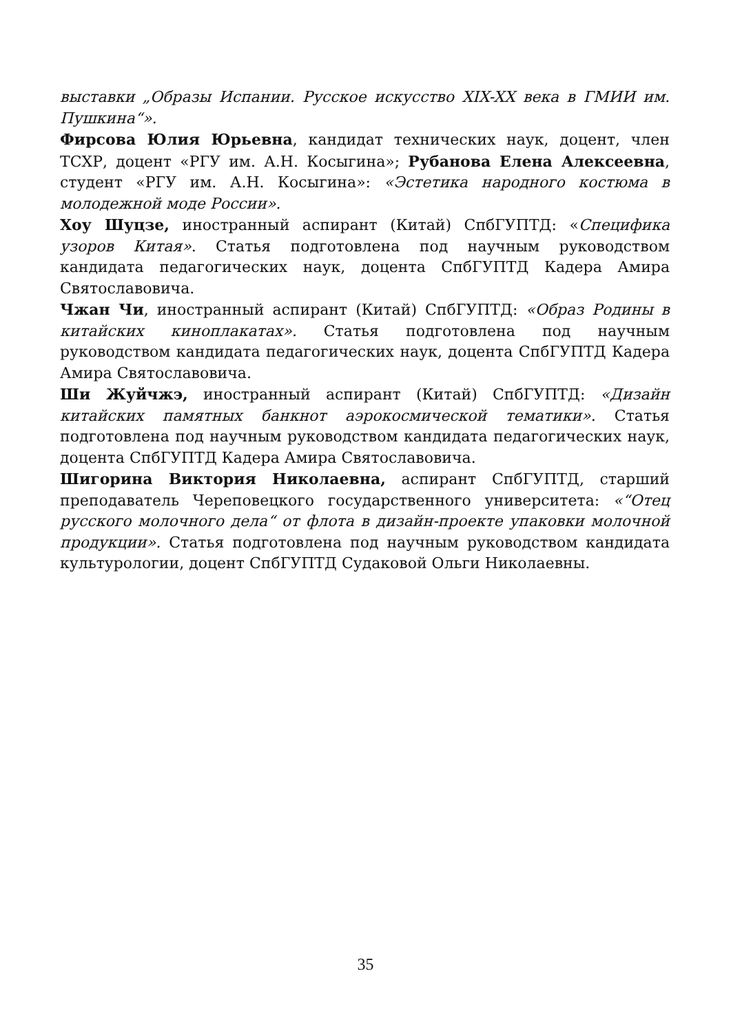выставки „Образы Испании. Русское искусство XIX-XX века в ГМИИ им. Пушкина“».
Фирсова Юлия Юрьевна, кандидат технических наук, доцент, член ТСХР, доцент «РГУ им. А.Н. Косыгина»; Рубанова Елена Алексеевна, студент «РГУ им. А.Н. Косыгина»: «Эстетика народного костюма в молодежной моде России».
Хоу Шуцзе, иностранный аспирант (Китай) СпбГУПТД: «Специфика узоров Китая». Статья подготовлена под научным руководством кандидата педагогических наук, доцента СпбГУПТД Кадера Амира Святославовича.
Чжан Чи, иностранный аспирант (Китай) СпбГУПТД: «Образ Родины в китайских киноплакатах». Статья подготовлена под научным руководством кандидата педагогических наук, доцента СпбГУПТД Кадера Амира Святославовича.
Ши Жуйчжэ, иностранный аспирант (Китай) СпбГУПТД: «Дизайн китайских памятных банкнот аэрокосмической тематики». Статья подготовлена под научным руководством кандидата педагогических наук, доцента СпбГУПТД Кадера Амира Святославовича.
Шигорина Виктория Николаевна, аспирант СпбГУПТД, старший преподаватель Череповецкого государственного университета: «“Отец русского молочного дела“ от флота в дизайн-проекте упаковки молочной продукции». Статья подготовлена под научным руководством кандидата культурологии, доцент СпбГУПТД Судаковой Ольги Николаевны.
35